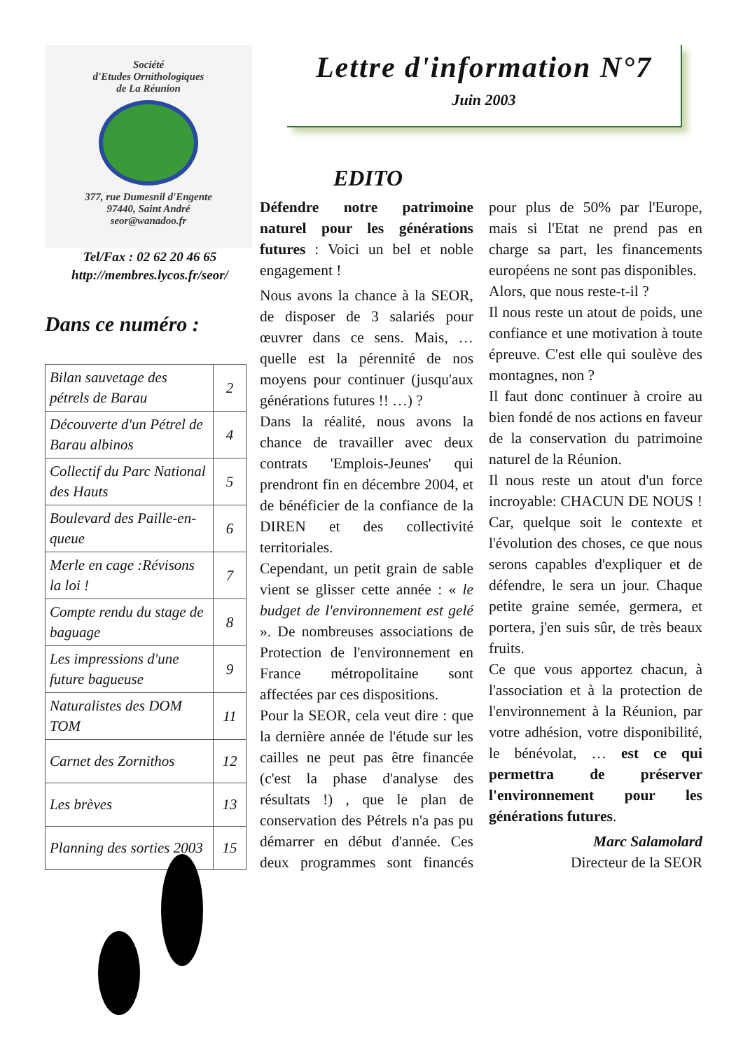Société
d'Etudes Ornithologiques
de La Réunion
377, rue Dumesnil d'Engente
97440, Saint André
seor@wanadoo.fr
Tel/Fax : 02 62 20 46 65
http://membres.lycos.fr/seor/
Dans ce numéro :
| Bilan sauvetage des pétrels de Barau | 2 |
| Découverte d'un Pétrel de Barau albinos | 4 |
| Collectif du Parc National des Hauts | 5 |
| Boulevard des Paille-en-queue | 6 |
| Merle en cage :Révisons la loi ! | 7 |
| Compte rendu du stage de baguage | 8 |
| Les impressions d'une future bagueuse | 9 |
| Naturalistes des DOM TOM | 11 |
| Carnet des Zornithos | 12 |
| Les brèves | 13 |
| Planning des sorties 2003 | 15 |
Lettre d'information N°7
Juin 2003
EDITO
Défendre notre patrimoine naturel pour les générations futures : Voici un bel et noble engagement !
Nous avons la chance à la SEOR, de disposer de 3 salariés pour œuvrer dans ce sens. Mais, …quelle est la pérennité de nos moyens pour continuer (jusqu'aux générations futures !! …) ?
Dans la réalité, nous avons la chance de travailler avec deux contrats 'Emplois-Jeunes' qui prendront fin en décembre 2004, et de bénéficier de la confiance de la DIREN et des collectivité territoriales.
Cependant, un petit grain de sable vient se glisser cette année : « le budget de l'environnement est gelé ». De nombreuses associations de Protection de l'environnement en France métropolitaine sont affectées par ces dispositions.
Pour la SEOR, cela veut dire : que la dernière année de l'étude sur les cailles ne peut pas être financée (c'est la phase d'analyse des résultats !) , que le plan de conservation des Pétrels n'a pas pu démarrer en début d'année. Ces deux programmes sont financés pour plus de 50% par l'Europe, mais si l'Etat ne prend pas en charge sa part, les financements européens ne sont pas disponibles.
Alors, que nous reste-t-il ?
Il nous reste un atout de poids, une confiance et une motivation à toute épreuve. C'est elle qui soulève des montagnes, non ?
Il faut donc continuer à croire au bien fondé de nos actions en faveur de la conservation du patrimoine naturel de la Réunion.
Il nous reste un atout d'un force incroyable: CHACUN DE NOUS ! Car, quelque soit le contexte et l'évolution des choses, ce que nous serons capables d'expliquer et de défendre, le sera un jour. Chaque petite graine semée, germera, et portera, j'en suis sûr, de très beaux fruits.
Ce que vous apportez chacun, à l'association et à la protection de l'environnement à la Réunion, par votre adhésion, votre disponibilité, le bénévolat, … est ce qui permettra de préserver l'environnement pour les générations futures.
Marc Salamolard
Directeur de la SEOR